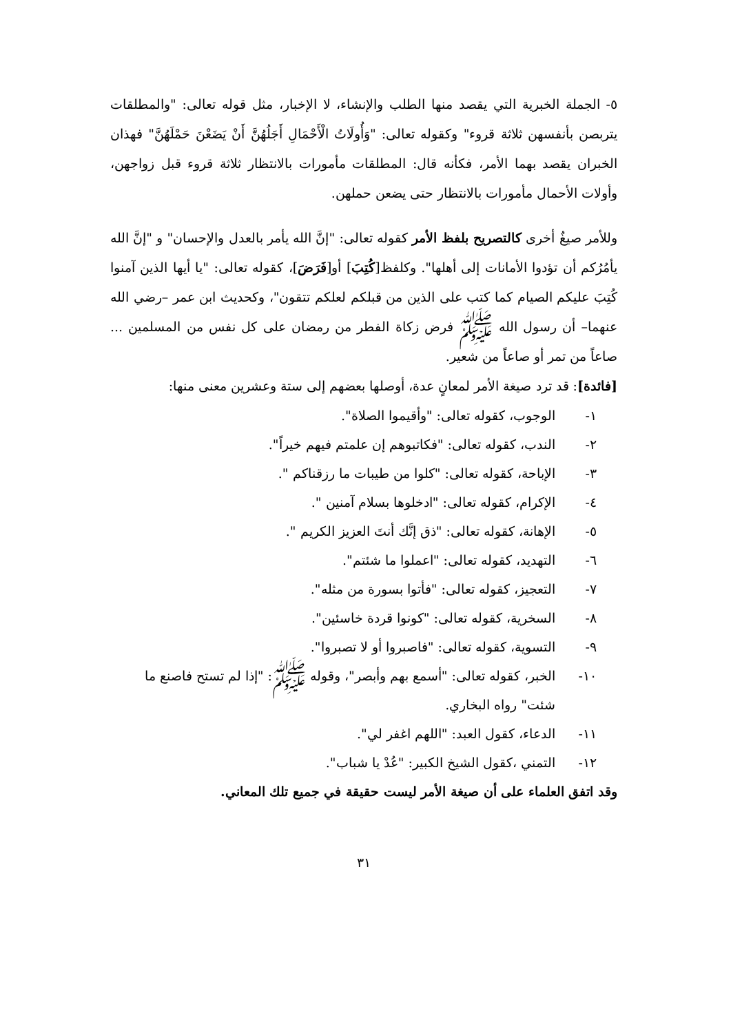٥- الجملة الخبرية التي يقصد منها الطلب والإنشاء، لا الإخبار، مثل قوله تعالى: "والمطلقات يتربصن بأنفسهن ثلاثة قروء" وكقوله تعالى: "وَأُولَاتُ الْأَحْمَالِ أَجَلُهُنَّ أَنْ يَضَعْنَ حَمْلَهُنَّ" فهذان الخبران يقصد بهما الأمر، فكأنه قال: المطلقات مأمورات بالانتظار ثلاثة قروء قبل زواجهن، وأولات الأحمال مأمورات بالانتظار حتى يضعن حملهن.
وللأمر صيغٌ أخرى كالتصريح بلفظ الأمر كقوله تعالى: "إنَّ الله يأمر بالعدل والإحسان" و "إنَّ الله يأمُرُكم أن تؤدوا الأمانات إلى أهلها". وكلفظ[كُتِبَ] أو[فَرَضَ]، كقوله تعالى: "يا أيها الذين آمنوا كُتِبَ عليكم الصيام كما كتب على الذين من قبلكم لعلكم تتقون"، وكحديث ابن عمر –رضي الله عنهما– أن رسول الله ﷺ فرض زكاة الفطر من رمضان على كل نفس من المسلمين ... صاعاً من تمر أو صاعاً من شعير.
[فائدة]: قد ترد صيغة الأمر لمعانٍ عدة، أوصلها بعضهم إلى ستة وعشرين معنى منها:
١- الوجوب، كقوله تعالى: "وأقيموا الصلاة".
٢- الندب، كقوله تعالى: "فكاتبوهم إن علمتم فيهم خيراً".
٣- الإباحة، كقوله تعالى: "كلوا من طيبات ما رزقناكم ".
٤- الإكرام، كقوله تعالى: "ادخلوها بسلام آمنين ".
٥- الإهانة، كقوله تعالى: "ذق إنَّك أنتَ العزيز الكريم ".
٦- التهديد، كقوله تعالى: "اعملوا ما شئتم".
٧- التعجيز، كقوله تعالى: "فأتوا بسورة من مثله".
٨- السخرية، كقوله تعالى: "كونوا قردة خاسئين".
٩- التسوية، كقوله تعالى: "فاصبروا أو لا تصبروا".
١٠- الخبر، كقوله تعالى: "أسمع بهم وأبصر"، وقوله ﷺ: "إذا لم تستح فاصنع ما شئت" رواه البخاري.
١١- الدعاء، كقول العبد: "اللهم اغفر لي".
١٢- التمني ،كقول الشيخ الكبير: "عُدْ يا شباب".
وقد اتفق العلماء على أن صيغة الأمر ليست حقيقة في جميع تلك المعاني.
٣١